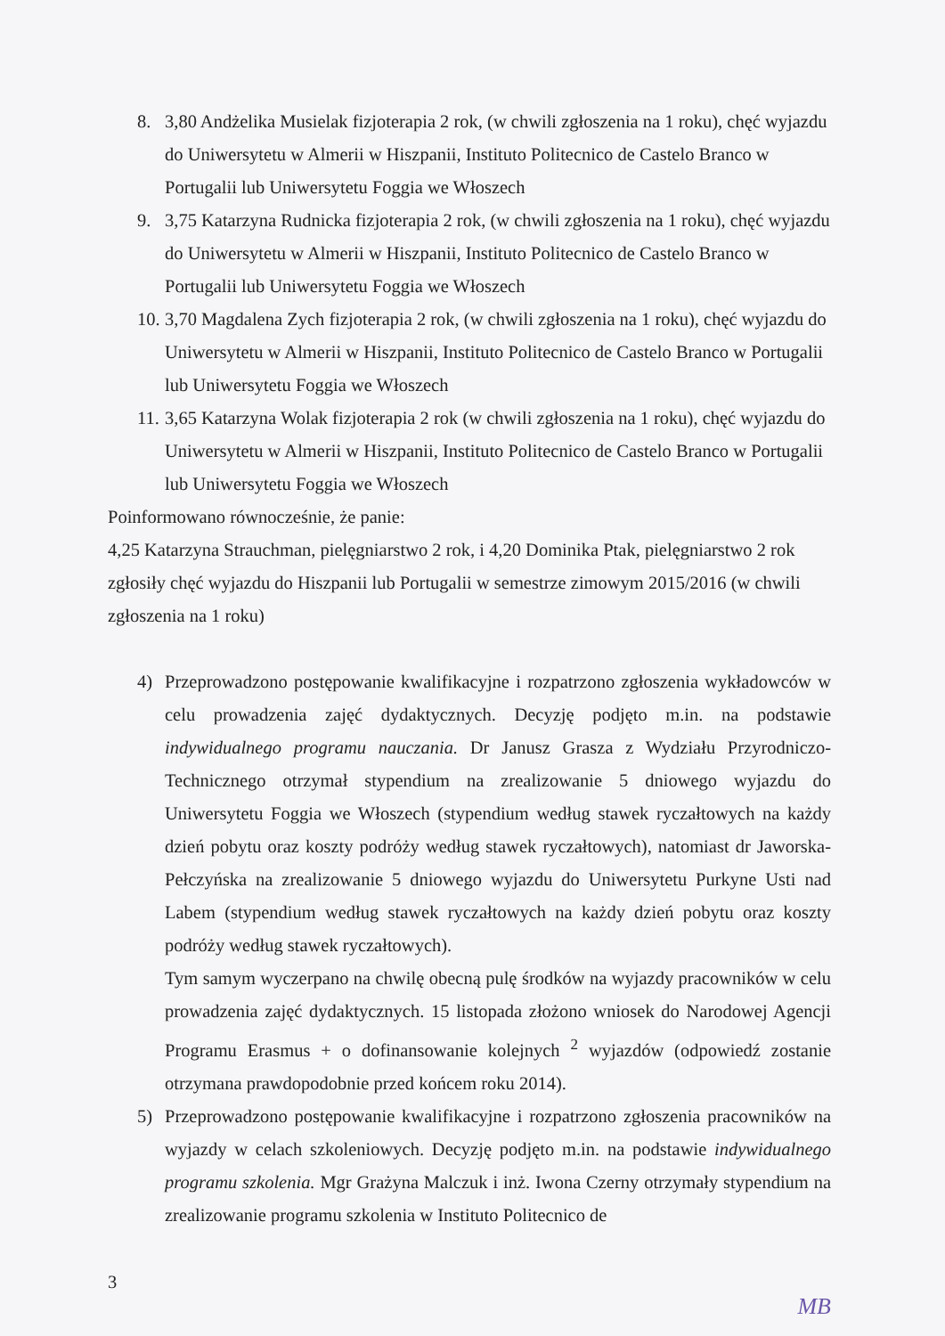8. 3,80 Andżelika Musielak fizjoterapia 2 rok, (w chwili zgłoszenia na 1 roku), chęć wyjazdu do Uniwersytetu w Almerii w Hiszpanii, Instituto Politecnico de Castelo Branco w Portugalii lub Uniwersytetu Foggia we Włoszech
9. 3,75 Katarzyna Rudnicka fizjoterapia 2 rok, (w chwili zgłoszenia na 1 roku), chęć wyjazdu do Uniwersytetu w Almerii w Hiszpanii, Instituto Politecnico de Castelo Branco w Portugalii lub Uniwersytetu Foggia we Włoszech
10.
3,70 Magdalena Zych fizjoterapia 2 rok, (w chwili zgłoszenia na 1 roku), chęć wyjazdu do Uniwersytetu w Almerii w Hiszpanii, Instituto Politecnico de Castelo Branco w Portugalii lub Uniwersytetu Foggia we Włoszech
11.
3,65 Katarzyna Wolak fizjoterapia 2 rok (w chwili zgłoszenia na 1 roku), chęć wyjazdu do Uniwersytetu w Almerii w Hiszpanii, Instituto Politecnico de Castelo Branco w Portugalii lub Uniwersytetu Foggia we Włoszech
Poinformowano równocześnie, że panie:
4,25 Katarzyna Strauchman, pielęgniarstwo 2 rok, i 4,20 Dominika Ptak, pielęgniarstwo 2 rok zgłosiły chęć wyjazdu do Hiszpanii lub Portugalii w semestrze zimowym 2015/2016 (w chwili zgłoszenia na 1 roku)
4) Przeprowadzono postępowanie kwalifikacyjne i rozpatrzono zgłoszenia wykładowców w celu prowadzenia zajęć dydaktycznych. Decyzję podjęto m.in. na podstawie indywidualnego programu nauczania. Dr Janusz Grasza z Wydziału Przyrodniczo-Technicznego otrzymał stypendium na zrealizowanie 5 dniowego wyjazdu do Uniwersytetu Foggia we Włoszech (stypendium według stawek ryczałtowych na każdy dzień pobytu oraz koszty podróży według stawek ryczałtowych), natomiast dr Jaworska-Pełczyńska na zrealizowanie 5 dniowego wyjazdu do Uniwersytetu Purkyne Usti nad Labem (stypendium według stawek ryczałtowych na każdy dzień pobytu oraz koszty podróży według stawek ryczałtowych).
Tym samym wyczerpano na chwilę obecną pulę środków na wyjazdy pracowników w celu prowadzenia zajęć dydaktycznych. 15 listopada złożono wniosek do Narodowej Agencji Programu Erasmus + o dofinansowanie kolejnych <sup>2</sup> wyjazdów (odpowiedź zostanie otrzymana prawdopodobnie przed końcem roku 2014).
5) Przeprowadzono postępowanie kwalifikacyjne i rozpatrzono zgłoszenia pracowników na wyjazdy w celach szkoleniowych. Decyzję podjęto m.in. na podstawie indywidualnego programu szkolenia. Mgr Grażyna Malczuk i inż. Iwona Czerny otrzymały stypendium na zrealizowanie programu szkolenia w Instituto Politecnico de
3
MB